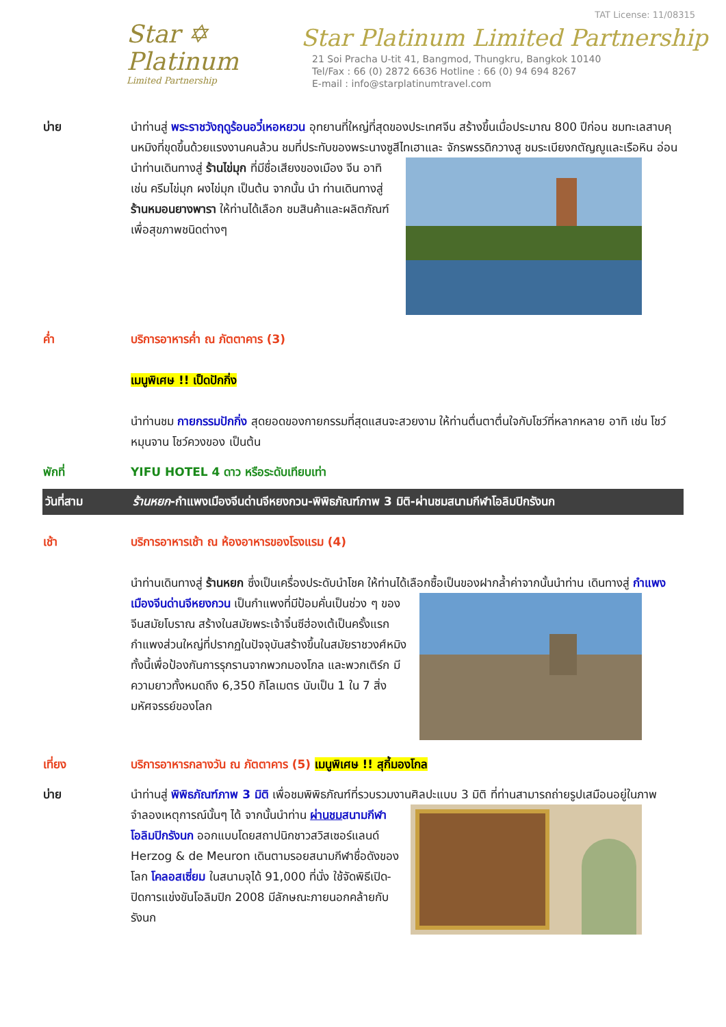TAT License: 11/08315
Star ✡
Platinum
Limited Partnership
Star Platinum Limited Partnership
21 Soi Pracha U-tit 41, Bangmod, Thungkru, Bangkok 10140
Tel/Fax : 66 (0) 2872 6636 Hotline : 66 (0) 94 694 8267
E-mail : info@starplatinumtravel.com
บ่าย นำท่านสู่ พระราชวังฤดูร้อนอวี๋เหอหยวน อุทยานที่ใหญ่ที่สุดของประเทศจีน สร้างขึ้นเมื่อประมาณ 800 ปีก่อน ชมทะเลสาบคุนหมิงที่ขุดขึ้นด้วยแรงงานคนล้วน ชมที่ประทับของพระนางซูสีไทเฮาและ จักรพรรดิกวางสู ชมระเบียงกตัญญูและเรือหิน อ่อน นำท่านเดินทางสู่ ร้านไข่มุก ที่มีชื่อเสียงของเมือง จีน อาทิเช่น ครีมไข่มุก ผงไข่มุก เป็นต้น จากนั้น นำ ท่านเดินทางสู่ ร้านหมอนยางพารา ให้ท่านได้เลือก ชมสินค้าและผลิตภัณฑ์เพื่อสุขภาพชนิดต่างๆ
ค่ำ บริการอาหารค่ำ ณ ภัตตาคาร (3)
เมนูพิเศษ !! เป็ดปักกิ่ง
นำท่านชม กายกรรมปักกิ่ง สุดยอดของกายกรรมที่สุดแสนจะสวยงาม ให้ท่านตื่นตาตื่นใจกับโชว์ที่หลากหลาย อาทิ เช่น โชว์หมุนจาน โชว์ควงของ เป็นต้น
พักที่ YIFU HOTEL 4 ดาว หรือระดับเทียบเท่า
วันที่สาม ร้านหยก-กำแพงเมืองจีนด่านจีหยงกวน-พิพิธภัณฑ์ภาพ 3 มิติ-ผ่านชมสนามกีฬาโอลิมปิกรังนก
เช้า บริการอาหารเช้า ณ ห้องอาหารของโรงแรม (4)
นำท่านเดินทางสู่ ร้านหยก ซึ่งเป็นเครื่องประดับนำโชค ให้ท่านได้เลือกซื้อเป็นของฝากล้ำค่าจากนั้นนำท่าน เดินทางสู่ กำแพงเมืองจีนด่านจีหยงกวน เป็นกำแพงที่มีป้อมคั่นเป็นช่วง ๆ ของจีนสมัยโบราณ สร้างในสมัยพระเจ้าจิ๋นซีฮ่องเต้เป็นครั้งแรก กำแพงส่วนใหญ่ที่ปรากฏในปัจจุบันสร้างขึ้นในสมัยราชวงศ์หมิง ทั้งนี้เพื่อป้องกันการรุกรานจากพวกมองโกล และพวกเติร์ก มีความยาวทั้งหมดถึง 6,350 กิโลเมตร นับเป็น 1 ใน 7 สิ่งมหัศจรรย์ของโลก
เที่ยง บริการอาหารกลางวัน ณ ภัตตาคาร (5) เมนูพิเศษ !! สุกี้มองโกล
บ่าย นำท่านสู่ พิพิธภัณฑ์ภาพ 3 มิติ เพื่อชมพิพิธภัณฑ์ที่รวบรวมงานศิลปะแบบ 3 มิติ ที่ท่านสามารถถ่ายรูปเสมือนอยู่ในภาพจำลองเหตุการณ์นั้นๆ ได้ จากนั้นนำท่าน ผ่านชมสนามกีฬาโอลิมปิกรังนก ออกแบบโดยสถาปนิกชาวสวิสเซอร์แลนด์ Herzog & de Meuron เดินตามรอยสนามกีฬาชื่อดังของโลก โคลอสเซี่ยม ในสนามจุได้ 91,000 ที่นั่ง ใช้จัดพิธีเปิด-ปิดการแข่งขันโอลิมปิก 2008 มีลักษณะภายนอกคล้ายกับรังนก